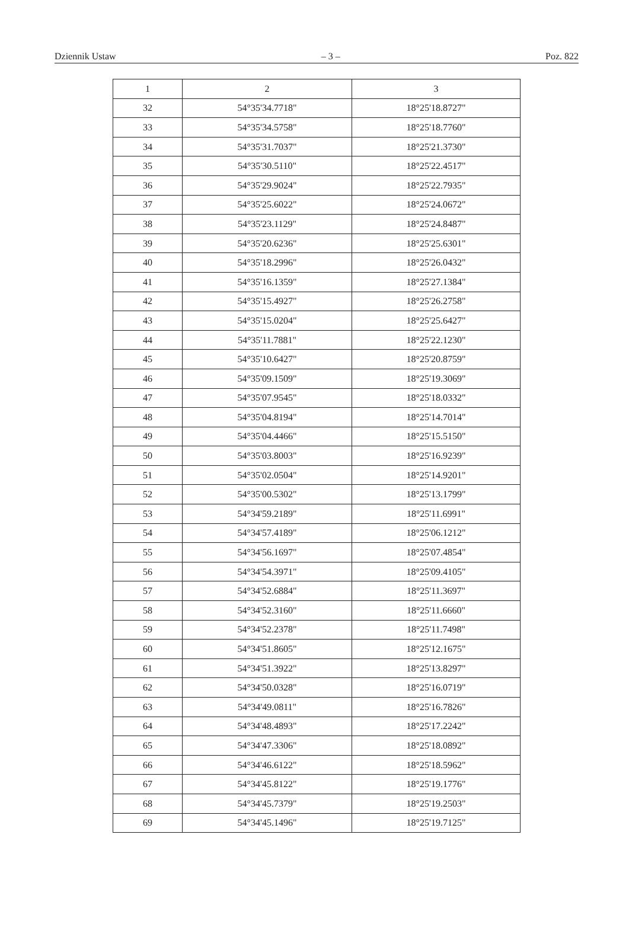Dziennik Ustaw – 3 – Poz. 822
| 1 | 2 | 3 |
| 32 | 54°35'34.7718" | 18°25'18.8727" |
| 33 | 54°35'34.5758" | 18°25'18.7760" |
| 34 | 54°35'31.7037" | 18°25'21.3730" |
| 35 | 54°35'30.5110" | 18°25'22.4517" |
| 36 | 54°35'29.9024" | 18°25'22.7935" |
| 37 | 54°35'25.6022" | 18°25'24.0672" |
| 38 | 54°35'23.1129" | 18°25'24.8487" |
| 39 | 54°35'20.6236" | 18°25'25.6301" |
| 40 | 54°35'18.2996" | 18°25'26.0432" |
| 41 | 54°35'16.1359" | 18°25'27.1384" |
| 42 | 54°35'15.4927" | 18°25'26.2758" |
| 43 | 54°35'15.0204" | 18°25'25.6427" |
| 44 | 54°35'11.7881" | 18°25'22.1230" |
| 45 | 54°35'10.6427" | 18°25'20.8759" |
| 46 | 54°35'09.1509" | 18°25'19.3069" |
| 47 | 54°35'07.9545" | 18°25'18.0332" |
| 48 | 54°35'04.8194" | 18°25'14.7014" |
| 49 | 54°35'04.4466" | 18°25'15.5150" |
| 50 | 54°35'03.8003" | 18°25'16.9239" |
| 51 | 54°35'02.0504" | 18°25'14.9201" |
| 52 | 54°35'00.5302" | 18°25'13.1799" |
| 53 | 54°34'59.2189" | 18°25'11.6991" |
| 54 | 54°34'57.4189" | 18°25'06.1212" |
| 55 | 54°34'56.1697" | 18°25'07.4854" |
| 56 | 54°34'54.3971" | 18°25'09.4105" |
| 57 | 54°34'52.6884" | 18°25'11.3697" |
| 58 | 54°34'52.3160" | 18°25'11.6660" |
| 59 | 54°34'52.2378" | 18°25'11.7498" |
| 60 | 54°34'51.8605" | 18°25'12.1675" |
| 61 | 54°34'51.3922" | 18°25'13.8297" |
| 62 | 54°34'50.0328" | 18°25'16.0719" |
| 63 | 54°34'49.0811" | 18°25'16.7826" |
| 64 | 54°34'48.4893" | 18°25'17.2242" |
| 65 | 54°34'47.3306" | 18°25'18.0892" |
| 66 | 54°34'46.6122" | 18°25'18.5962" |
| 67 | 54°34'45.8122" | 18°25'19.1776" |
| 68 | 54°34'45.7379" | 18°25'19.2503" |
| 69 | 54°34'45.1496" | 18°25'19.7125" |